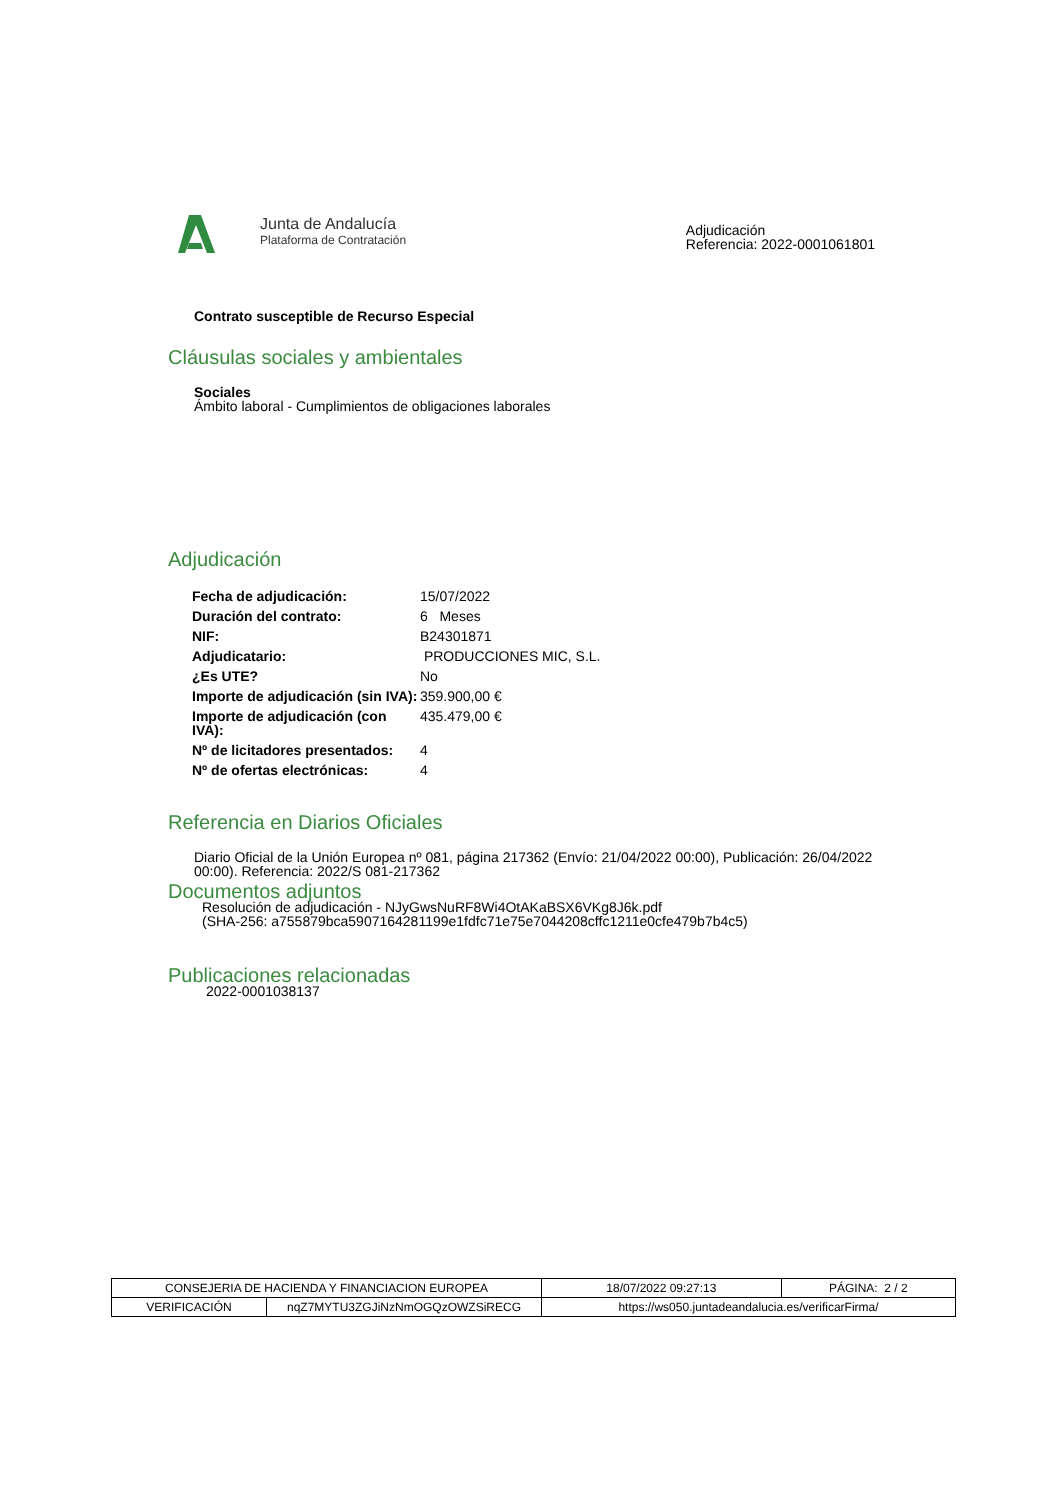Junta de Andalucía
Plataforma de Contratación
Adjudicación
Referencia: 2022-0001061801
Contrato susceptible de Recurso Especial
Cláusulas sociales y ambientales
Sociales
Ámbito laboral - Cumplimientos de obligaciones laborales
Adjudicación
| Fecha de adjudicación: | 15/07/2022 |
| Duración del contrato: | 6 Meses |
| NIF: | B24301871 |
| Adjudicatario: | PRODUCCIONES MIC, S.L. |
| ¿Es UTE? | No |
| Importe de adjudicación (sin IVA): | 359.900,00 € |
| Importe de adjudicación (con IVA): | 435.479,00 € |
| Nº de licitadores presentados: | 4 |
| Nº de ofertas electrónicas: | 4 |
Referencia en Diarios Oficiales
Diario Oficial de la Unión Europea nº 081, página 217362 (Envío: 21/04/2022 00:00), Publicación: 26/04/2022 00:00). Referencia: 2022/S 081-217362
Documentos adjuntos
Resolución de adjudicación - NJyGwsNuRF8Wi4OtAKaBSX6VKg8J6k.pdf
(SHA-256: a755879bca5907164281199e1fdfc71e75e7044208cffc1211e0cfe479b7b4c5)
Publicaciones relacionadas
2022-0001038137
| CONSEJERIA DE HACIENDA Y FINANCIACION EUROPEA | | | 18/07/2022 09:27:13 | PÁGINA: 2 / 2 |
| VERIFICACIÓN | nqZ7MYTU3ZGJiNzNmOGQzOWZSiRECG | https://ws050.juntadeandalucia.es/verificarFirma/ | | |